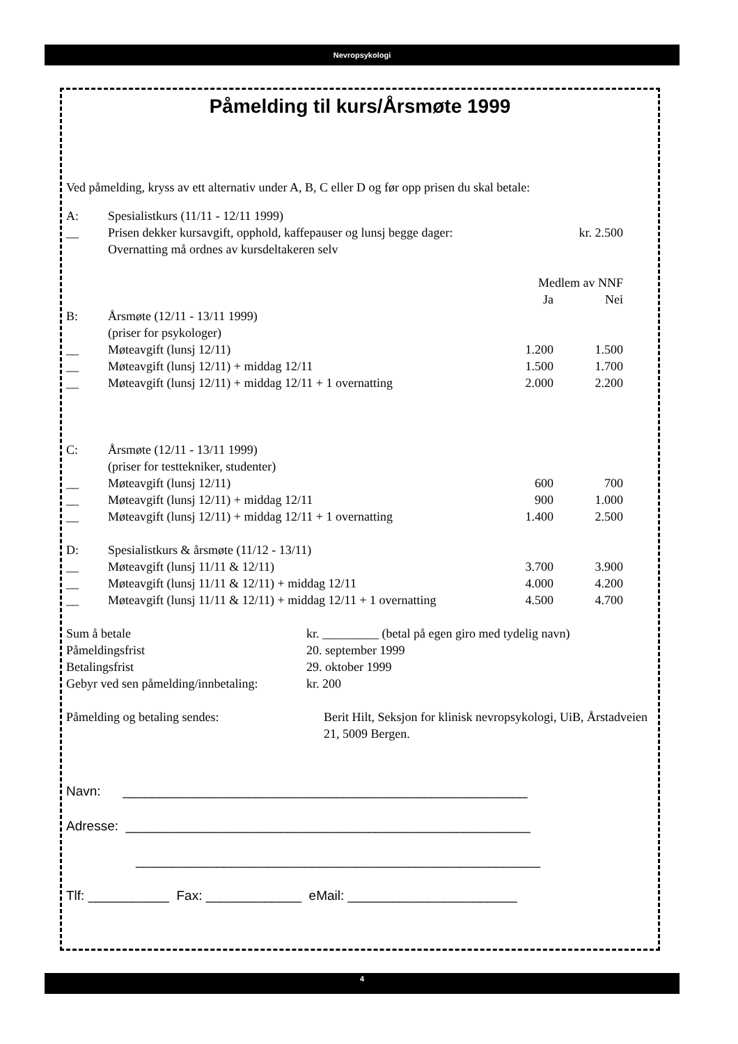Nevropsykologi
Påmelding til kurs/Årsmøte 1999
Ved påmelding, kryss av ett alternativ under A, B, C eller D og før opp prisen du skal betale:
| A: | Spesialistkurs (11/11 - 12/11 1999) | | |
| __ | Prisen dekker kursavgift, opphold, kaffepauser og lunsj begge dager: | | kr. 2.500 |
| | Overnatting må ordnes av kursdeltakeren selv | | |
| | | Medlem av NNF | |
| | | Ja | Nei |
| B: | Årsmøte (12/11 - 13/11 1999) | | |
| | (priser for psykologer) | | |
| __ | Møteavgift (lunsj 12/11) | 1.200 | 1.500 |
| __ | Møteavgift (lunsj 12/11) + middag 12/11 | 1.500 | 1.700 |
| __ | Møteavgift (lunsj 12/11) + middag 12/11 + 1 overnatting | 2.000 | 2.200 |
| C: | Årsmøte (12/11 - 13/11 1999) | | |
| | (priser for testtekniker, studenter) | | |
| __ | Møteavgift (lunsj 12/11) | 600 | 700 |
| __ | Møteavgift (lunsj 12/11) + middag 12/11 | 900 | 1.000 |
| __ | Møteavgift (lunsj 12/11) + middag 12/11 + 1 overnatting | 1.400 | 2.500 |
| D: | Spesialistkurs & årsmøte (11/12 - 13/11) | | |
| __ | Møteavgift (lunsj 11/11 & 12/11) | 3.700 | 3.900 |
| __ | Møteavgift (lunsj 11/11 & 12/11) + middag 12/11 | 4.000 | 4.200 |
| __ | Møteavgift (lunsj 11/11 & 12/11) + middag 12/11 + 1 overnatting | 4.500 | 4.700 |
| Sum å betale | kr. _________ (betal på egen giro med tydelig navn) |
| Påmeldingsfrist | 20. september 1999 |
| Betalingsfrist | 29. oktober 1999 |
| Gebyr ved sen påmelding/innbetaling: | kr. 200 |
| Påmelding og betaling sendes: | Berit Hilt, Seksjon for klinisk nevropsykologi, UiB, Årstadveien 21, 5009 Bergen. |
Navn: _______________________________________________________
Adresse: _______________________________________________________
_______________________________________________________
Tlf: ___________ Fax: _____________ eMail: _______________________
4